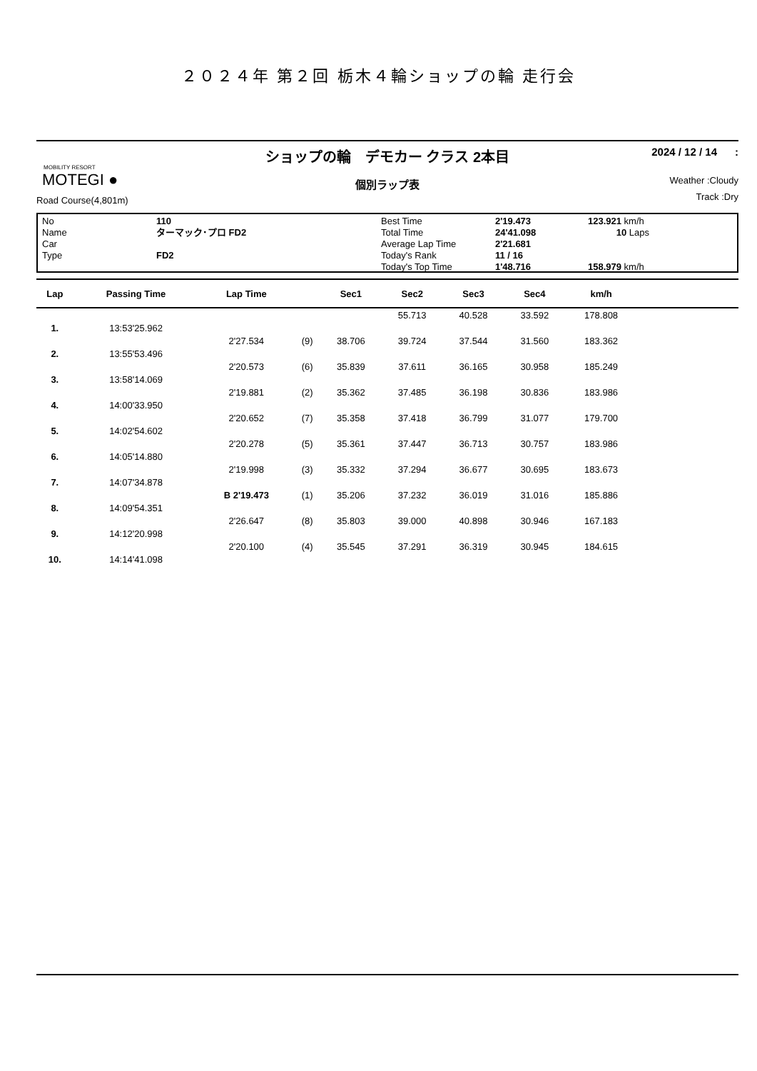２０２４年 第２回 栃木４輪ショップの輪 走行会
MOBILITY RESORT
MOTEGI ●
Road Course(4,801m)
ショップの輪　デモカー クラス 2本目
個別ラップ表
2024 / 12 / 14 :
Weather :Cloudy
Track :Dry
No
Name
Car
Type
110
ターマック･プロ FD2
FD2
Best Time
Total Time
Average Lap Time
Today's Rank
Today's Top Time
2'19.473
24'41.098
2'21.681
11 / 16
1'48.716
123.921 km/h
10 Laps
158.979 km/h
| Lap | Passing Time | Lap Time | | Sec1 | Sec2 | Sec3 | Sec4 | km/h | |
| --- | --- | --- | --- | --- | --- | --- | --- | --- | --- |
| | | | | | 55.713 | 40.528 | 33.592 | 178.808 | |
| 1. | 13:53'25.962 | | | | | | | | |
| | | 2'27.534 | (9) | 38.706 | 39.724 | 37.544 | 31.560 | 183.362 | |
| 2. | 13:55'53.496 | | | | | | | | |
| | | 2'20.573 | (6) | 35.839 | 37.611 | 36.165 | 30.958 | 185.249 | |
| 3. | 13:58'14.069 | | | | | | | | |
| | | 2'19.881 | (2) | 35.362 | 37.485 | 36.198 | 30.836 | 183.986 | |
| 4. | 14:00'33.950 | | | | | | | | |
| | | 2'20.652 | (7) | 35.358 | 37.418 | 36.799 | 31.077 | 179.700 | |
| 5. | 14:02'54.602 | | | | | | | | |
| | | 2'20.278 | (5) | 35.361 | 37.447 | 36.713 | 30.757 | 183.986 | |
| 6. | 14:05'14.880 | | | | | | | | |
| | | 2'19.998 | (3) | 35.332 | 37.294 | 36.677 | 30.695 | 183.673 | |
| 7. | 14:07'34.878 | | | | | | | | |
| | | B 2'19.473 | (1) | 35.206 | 37.232 | 36.019 | 31.016 | 185.886 | |
| 8. | 14:09'54.351 | | | | | | | | |
| | | 2'26.647 | (8) | 35.803 | 39.000 | 40.898 | 30.946 | 167.183 | |
| 9. | 14:12'20.998 | | | | | | | | |
| | | 2'20.100 | (4) | 35.545 | 37.291 | 36.319 | 30.945 | 184.615 | |
| 10. | 14:14'41.098 | | | | | | | | |